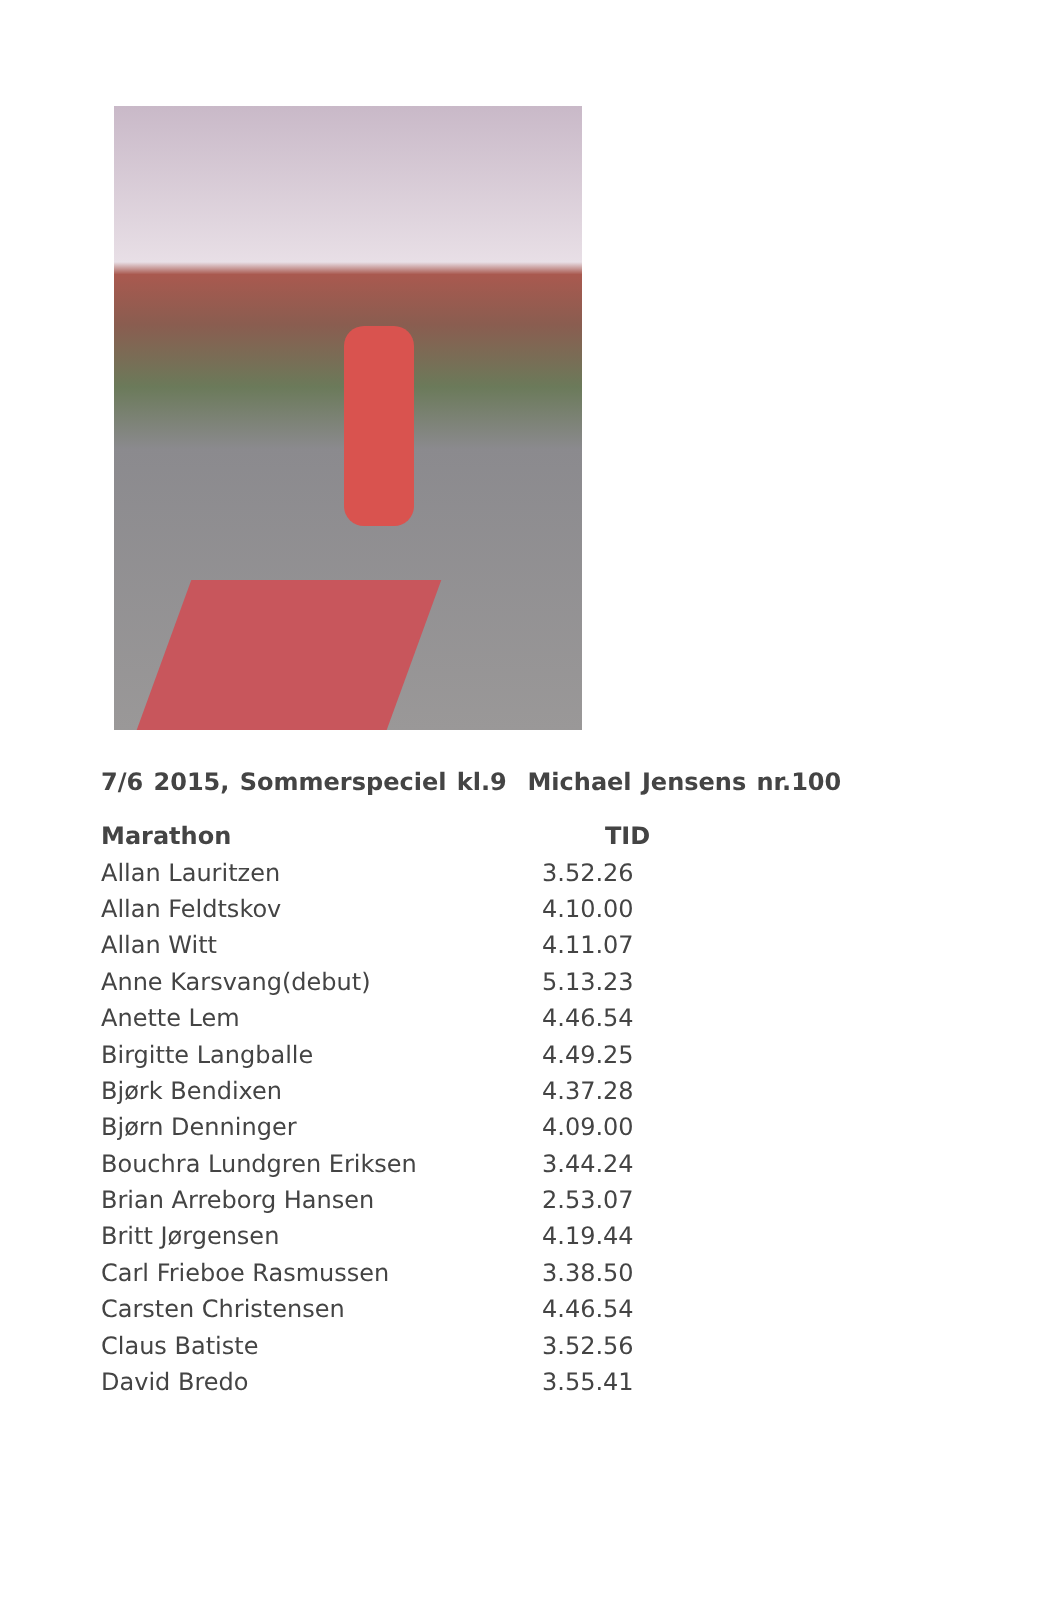7/6 2015, Sommerspeciel kl.9 Michael Jensens nr.100
| Marathon | TID |
| --- | --- |
| Allan Lauritzen | 3.52.26 |
| Allan Feldtskov | 4.10.00 |
| Allan Witt | 4.11.07 |
| Anne Karsvang(debut) | 5.13.23 |
| Anette Lem | 4.46.54 |
| Birgitte Langballe | 4.49.25 |
| Bjørk Bendixen | 4.37.28 |
| Bjørn Denninger | 4.09.00 |
| Bouchra Lundgren Eriksen | 3.44.24 |
| Brian Arreborg Hansen | 2.53.07 |
| Britt Jørgensen | 4.19.44 |
| Carl Frieboe Rasmussen | 3.38.50 |
| Carsten Christensen | 4.46.54 |
| Claus Batiste | 3.52.56 |
| David Bredo | 3.55.41 |